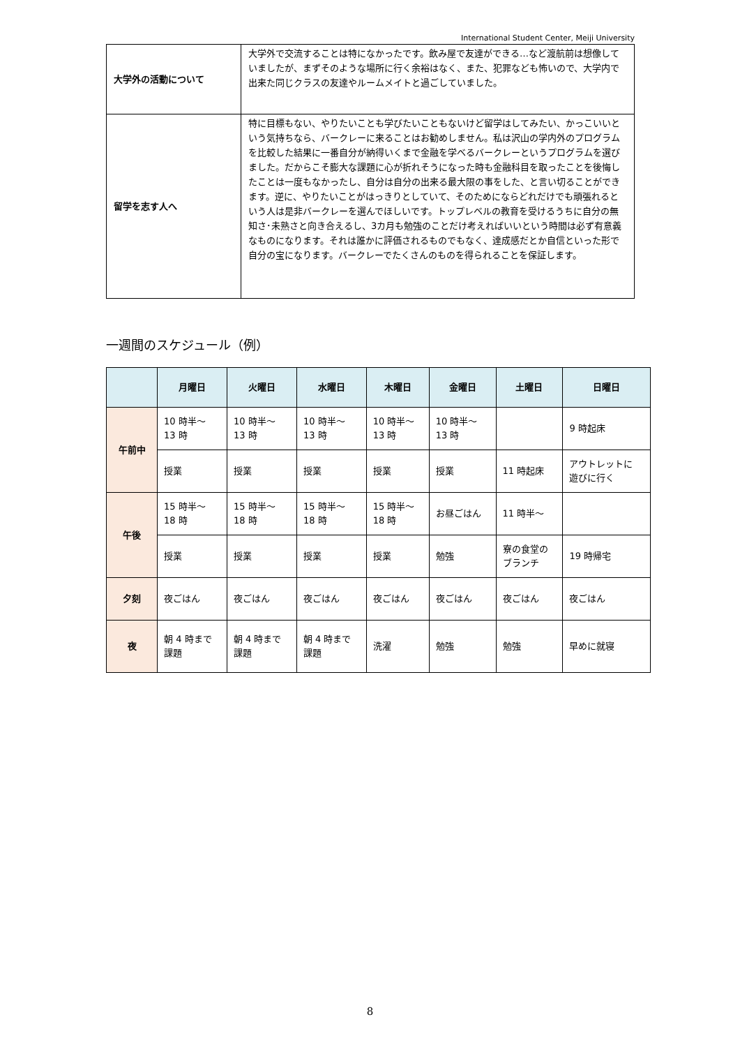International Student Center, Meiji University
| 大学外の活動について | 大学外で交流することは特になかったです。飲み屋で友達ができる…など渡航前は想像していましたが、まずそのような場所に行く余裕はなく、また、犯罪なども怖いので、大学内で出来た同じクラスの友達やルームメイトと過ごしていました。 |
| 留学を志す人へ | 特に目標もない、やりたいことも学びたいこともないけど留学はしてみたい、かっこいいという気持ちなら、バークレーに来ることはお勧めしません。私は沢山の学内外のプログラムを比較した結果に一番自分が納得いくまで金融を学べるバークレーというプログラムを選びました。だからこそ膨大な課題に心が折れそうになった時も金融科目を取ったことを後悔したことは一度もなかったし、自分は自分の出来る最大限の事をした、と言い切ることができます。逆に、やりたいことがはっきりとしていて、そのためにならどれだけでも頑張れるという人は是非バークレーを選んでほしいです。トップレベルの教育を受けるうちに自分の無知さ･未熟さと向き合えるし、3カ月も勉強のことだけ考えればいいという時間は必ず有意義なものになります。それは誰かに評価されるものでもなく、達成感だとか自信といった形で自分の宝になります。バークレーでたくさんのものを得られることを保証します。 |
一週間のスケジュール（例）
| | 月曜日 | 火曜日 | 水曜日 | 木曜日 | 金曜日 | 土曜日 | 日曜日 |
| --- | --- | --- | --- | --- | --- | --- | --- |
| 午前中 | 10 時半～ 13 時 | 10 時半～ 13 時 | 10 時半～ 13 時 | 10 時半～ 13 時 | 10 時半～ 13 時 | | 9 時起床 |
| | 授業 | 授業 | 授業 | 授業 | 授業 | 11 時起床 | アウトレットに 遊びに行く |
| 午後 | 15 時半～ 18 時 | 15 時半～ 18 時 | 15 時半～ 18 時 | 15 時半～ 18 時 | お昼ごはん | 11 時半～ | |
| | 授業 | 授業 | 授業 | 授業 | 勉強 | 寮の食堂の ブランチ | 19 時帰宅 |
| 夕刻 | 夜ごはん | 夜ごはん | 夜ごはん | 夜ごはん | 夜ごはん | 夜ごはん | 夜ごはん |
| 夜 | 朝 4 時まで 課題 | 朝 4 時まで 課題 | 朝 4 時まで 課題 | 洗濯 | 勉強 | 勉強 | 早めに就寝 |
8